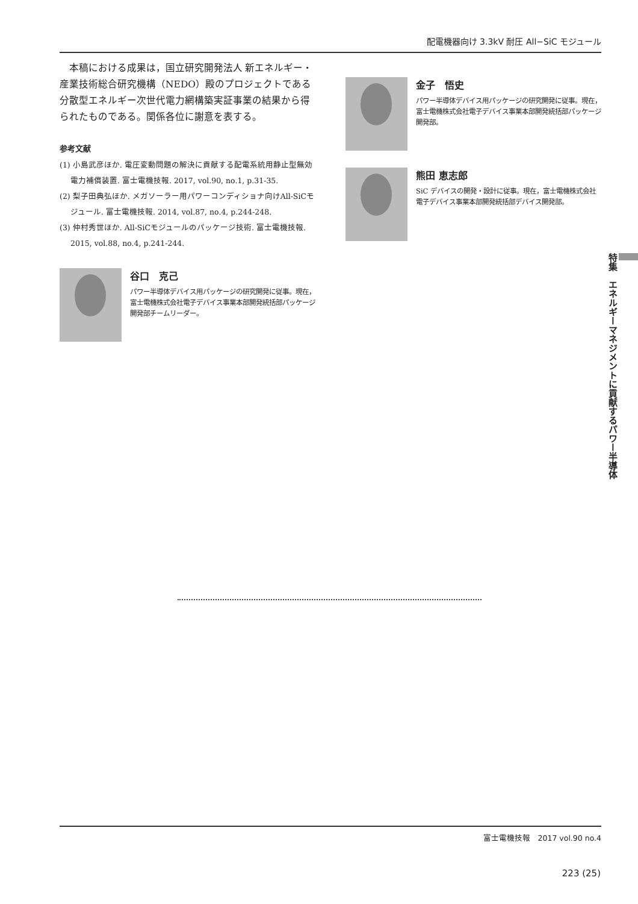配電機器向け 3.3kV 耐圧 All−SiC モジュール
本稿における成果は，国立研究開発法人 新エネルギー・産業技術総合研究機構（NEDO）殿のプロジェクトである分散型エネルギー次世代電力網構築実証事業の結果から得られたものである。関係各位に謝意を表する。
参考文献
(1) 小島武彦ほか. 電圧変動問題の解決に貢献する配電系統用静止型無効電力補償装置. 富士電機技報. 2017, vol.90, no.1, p.31-35.
(2) 梨子田典弘ほか. メガソーラー用パワーコンディショナ向けAll-SiCモジュール. 富士電機技報. 2014, vol.87, no.4, p.244-248.
(3) 仲村秀世ほか. All-SiCモジュールのパッケージ技術. 富士電機技報. 2015, vol.88, no.4, p.241-244.
谷口　克己
パワー半導体デバイス用パッケージの研究開発に従事。現在，富士電機株式会社電子デバイス事業本部開発統括部パッケージ開発部チームリーダー。
金子　悟史
パワー半導体デバイス用パッケージの研究開発に従事。現在，富士電機株式会社電子デバイス事業本部開発統括部パッケージ開発部。
熊田 恵志郎
SiC デバイスの開発・設計に従事。現在，富士電機株式会社電子デバイス事業本部開発統括部デバイス開発部。
特集　エネルギーマネジメントに貢献するパワー半導体
富士電機技報　2017 vol.90 no.4
223 (25)